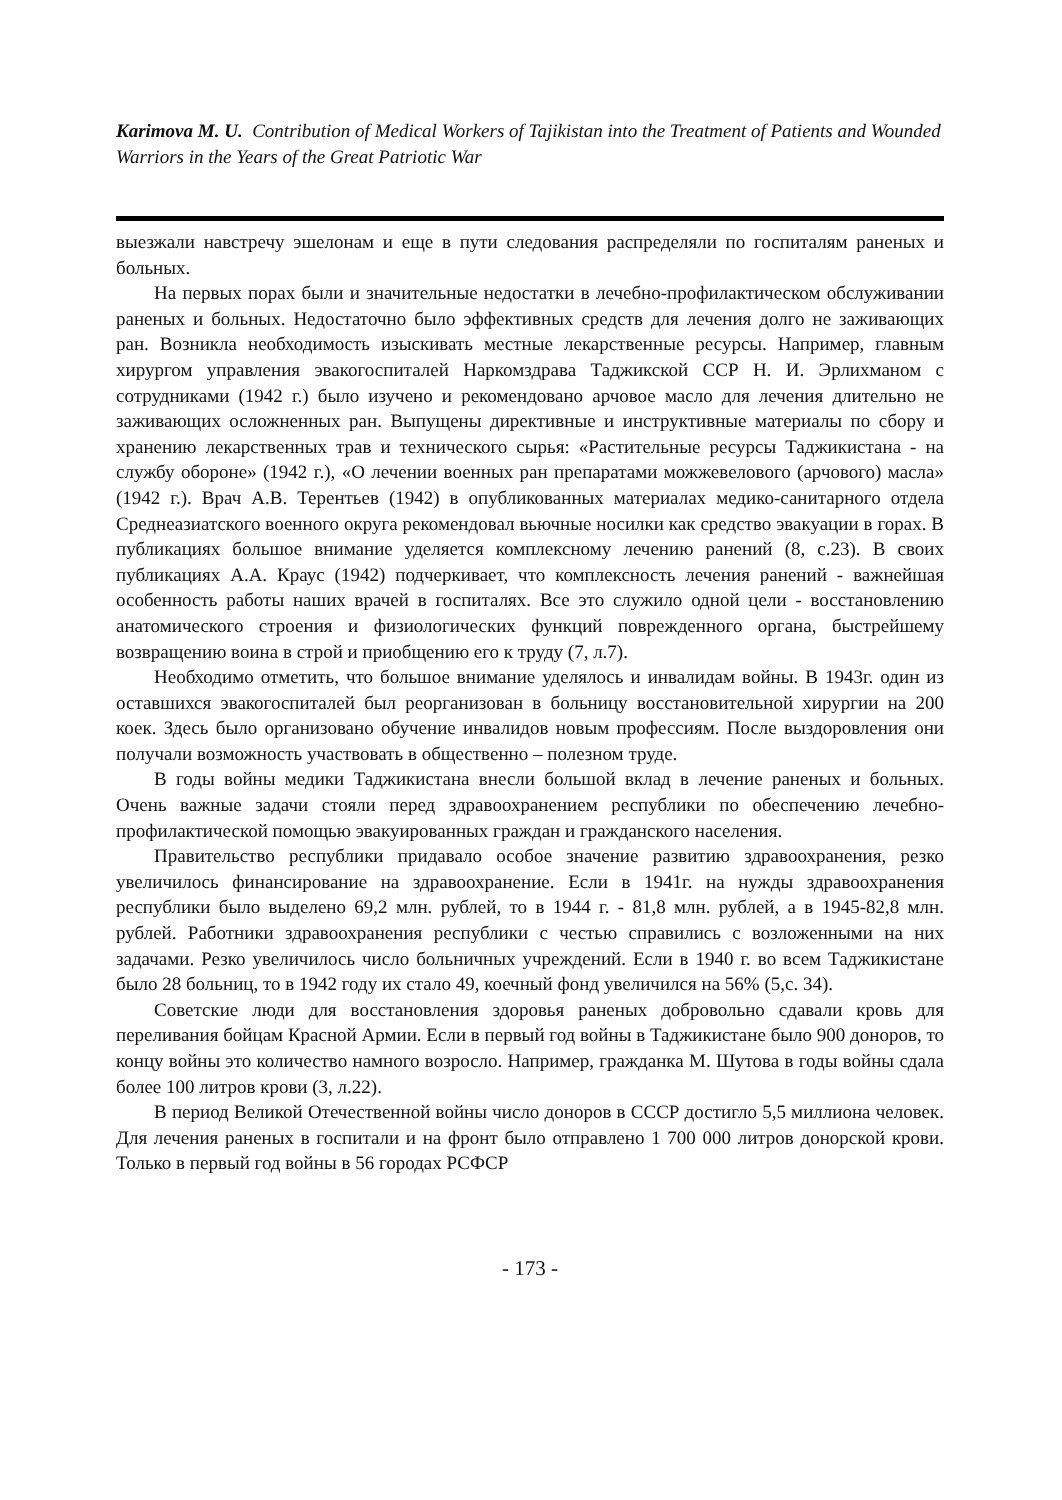Karimova M. U. Contribution of Medical Workers of Tajikistan into the Treatment of Patients and Wounded Warriors in the Years of the Great Patriotic War
выезжали навстречу эшелонам и еще в пути следования распределяли по госпиталям раненых и больных.
На первых порах были и значительные недостатки в лечебно-профилактическом обслуживании раненых и больных. Недостаточно было эффективных средств для лечения долго не заживающих ран. Возникла необходимость изыскивать местные лекарственные ресурсы. Например, главным хирургом управления эвакогоспиталей Наркомздрава Таджикской ССР Н. И. Эрлихманом с сотрудниками (1942 г.) было изучено и рекомендовано арчовое масло для лечения длительно не заживающих осложненных ран. Выпущены директивные и инструктивные материалы по сбору и хранению лекарственных трав и технического сырья: «Растительные ресурсы Таджикистана - на службу обороне» (1942 г.), «О лечении военных ран препаратами можжевелового (арчового) масла» (1942 г.). Врач А.В. Терентьев (1942) в опубликованных материалах медико-санитарного отдела Среднеазиатского военного округа рекомендовал вьючные носилки как средство эвакуации в горах. В публикациях большое внимание уделяется комплексному лечению ранений (8, с.23). В своих публикациях А.А. Краус (1942) подчеркивает, что комплексность лечения ранений - важнейшая особенность работы наших врачей в госпиталях. Все это служило одной цели - восстановлению анатомического строения и физиологических функций поврежденного органа, быстрейшему возвращению воина в строй и приобщению его к труду (7, л.7).
Необходимо отметить, что большое внимание уделялось и инвалидам войны. В 1943г. один из оставшихся эвакогоспиталей был реорганизован в больницу восстановительной хирургии на 200 коек. Здесь было организовано обучение инвалидов новым профессиям. После выздоровления они получали возможность участвовать в общественно – полезном труде.
В годы войны медики Таджикистана внесли большой вклад в лечение раненых и больных. Очень важные задачи стояли перед здравоохранением республики по обеспечению лечебно-профилактической помощью эвакуированных граждан и гражданского населения.
Правительство республики придавало особое значение развитию здравоохранения, резко увеличилось финансирование на здравоохранение. Если в 1941г. на нужды здравоохранения республики было выделено 69,2 млн. рублей, то в 1944 г. - 81,8 млн. рублей, а в 1945-82,8 млн. рублей. Работники здравоохранения республики с честью справились с возложенными на них задачами. Резко увеличилось число больничных учреждений. Если в 1940 г. во всем Таджикистане было 28 больниц, то в 1942 году их стало 49, коечный фонд увеличился на 56% (5,с. 34).
Советские люди для восстановления здоровья раненых добровольно сдавали кровь для переливания бойцам Красной Армии. Если в первый год войны в Таджикистане было 900 доноров, то концу войны это количество намного возросло. Например, гражданка М. Шутова в годы войны сдала более 100 литров крови (3, л.22).
В период Великой Отечественной войны число доноров в СССР достигло 5,5 миллиона человек. Для лечения раненых в госпитали и на фронт было отправлено 1 700 000 литров донорской крови. Только в первый год войны в 56 городах РСФСР
- 173 -